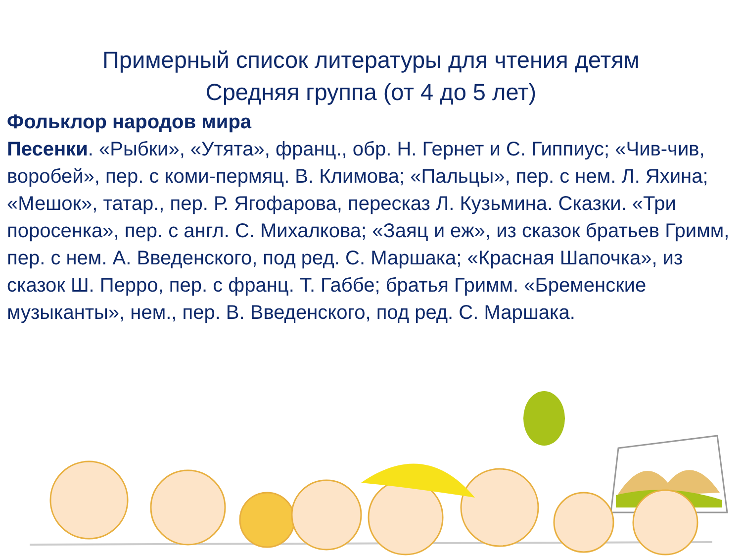Примерный список литературы для чтения детям
Средняя группа (от 4 до 5 лет)
Фольклор народов мира
Песенки. «Рыбки», «Утята», франц., обр. Н. Гернет и С. Гиппиус; «Чив-чив, воробей», пер. с коми-пермяц. В. Климова; «Пальцы», пер. с нем. Л. Яхина; «Мешок», татар., пер. Р. Ягофарова, пересказ Л. Кузьмина. Сказки. «Три поросенка», пер. с англ. С. Михалкова; «Заяц и еж», из сказок братьев Гримм, пер. с нем. А. Введенского, под ред. С. Маршака; «Красная Шапочка», из сказок Ш. Перро, пер. с франц. Т. Габбе; братья Гримм. «Бременские музыканты», нем., пер. В. Введенского, под ред. С. Маршака.